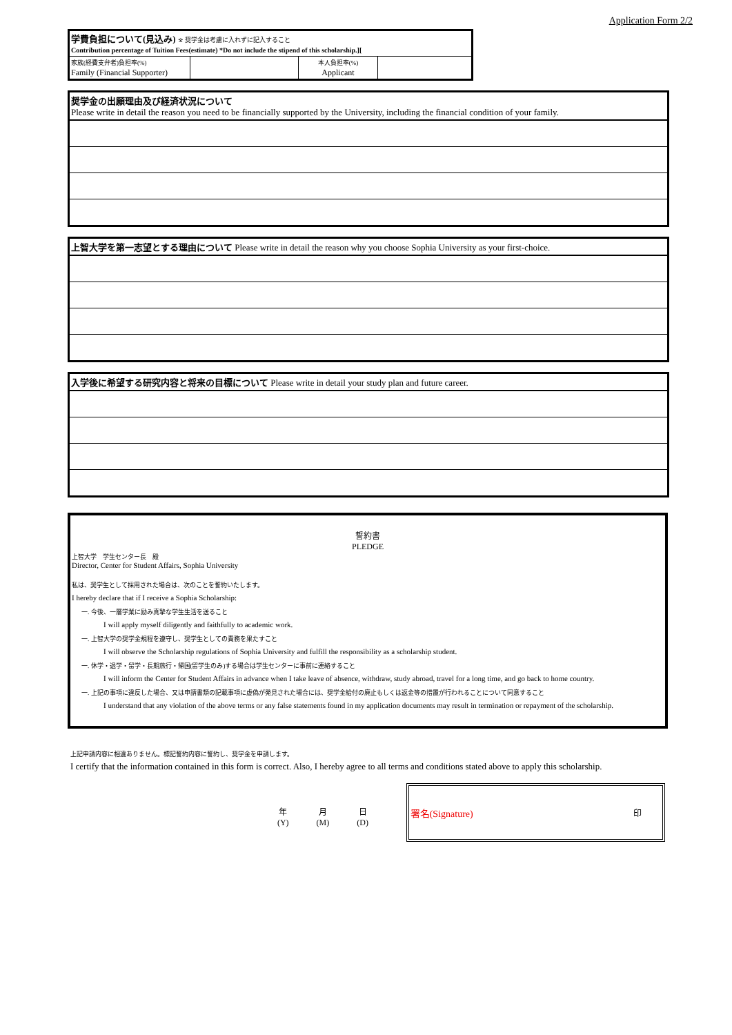Application Form 2/2
| 学費負担について(見込み) ※ 奨学金は考慮に入れずに記入すること Contribution percentage of Tuition Fees(estimate) *Do not include the stipend of this scholarship.][ | | | |
| 家族(経費支弁者)負担率(%) Family (Financial Supporter) | | 本人負担率(%) Applicant | |
奨学金の出願理由及び経済状況について
Please write in detail the reason you need to be financially supported by the University, including the financial condition of your family.
上智大学を第一志望とする理由について Please write in detail the reason why you choose Sophia University as your first-choice.
入学後に希望する研究内容と将来の目標について Please write in detail your study plan and future career.
誓約書
PLEDGE
上智大学　学生センター長　殿
Director, Center for Student Affairs, Sophia University
私は、奨学生として採用された場合は、次のことを誓約いたします。
I hereby declare that if I receive a Sophia Scholarship:
一. 今後、一層学業に励み真摯な学生生活を送ること
I will apply myself diligently and faithfully to academic work.
一. 上智大学の奨学金規程を遵守し、奨学生としての責務を果たすこと
I will observe the Scholarship regulations of Sophia University and fulfill the responsibility as a scholarship student.
一. 休学・退学・留学・長期旅行・帰国(留学生のみ)する場合は学生センターに事前に連絡すること
I will inform the Center for Student Affairs in advance when I take leave of absence, withdraw, study abroad, travel for a long time, and go back to home country.
一. 上記の事項に違反した場合、又は申請書類の記載事項に虚偽が発見された場合には、奨学金給付の廃止もしくは返金等の措置が行われることについて同意すること
I understand that any violation of the above terms or any false statements found in my application documents may result in termination or repayment of the scholarship.
上記申請内容に相違ありません。標記誓約内容に誓約し、奨学金を申請します。
I certify that the information contained in this form is correct. Also, I hereby agree to all terms and conditions stated above to apply this scholarship.
年
(Y) 月
(M) 日
(D)
署名(Signature) 印